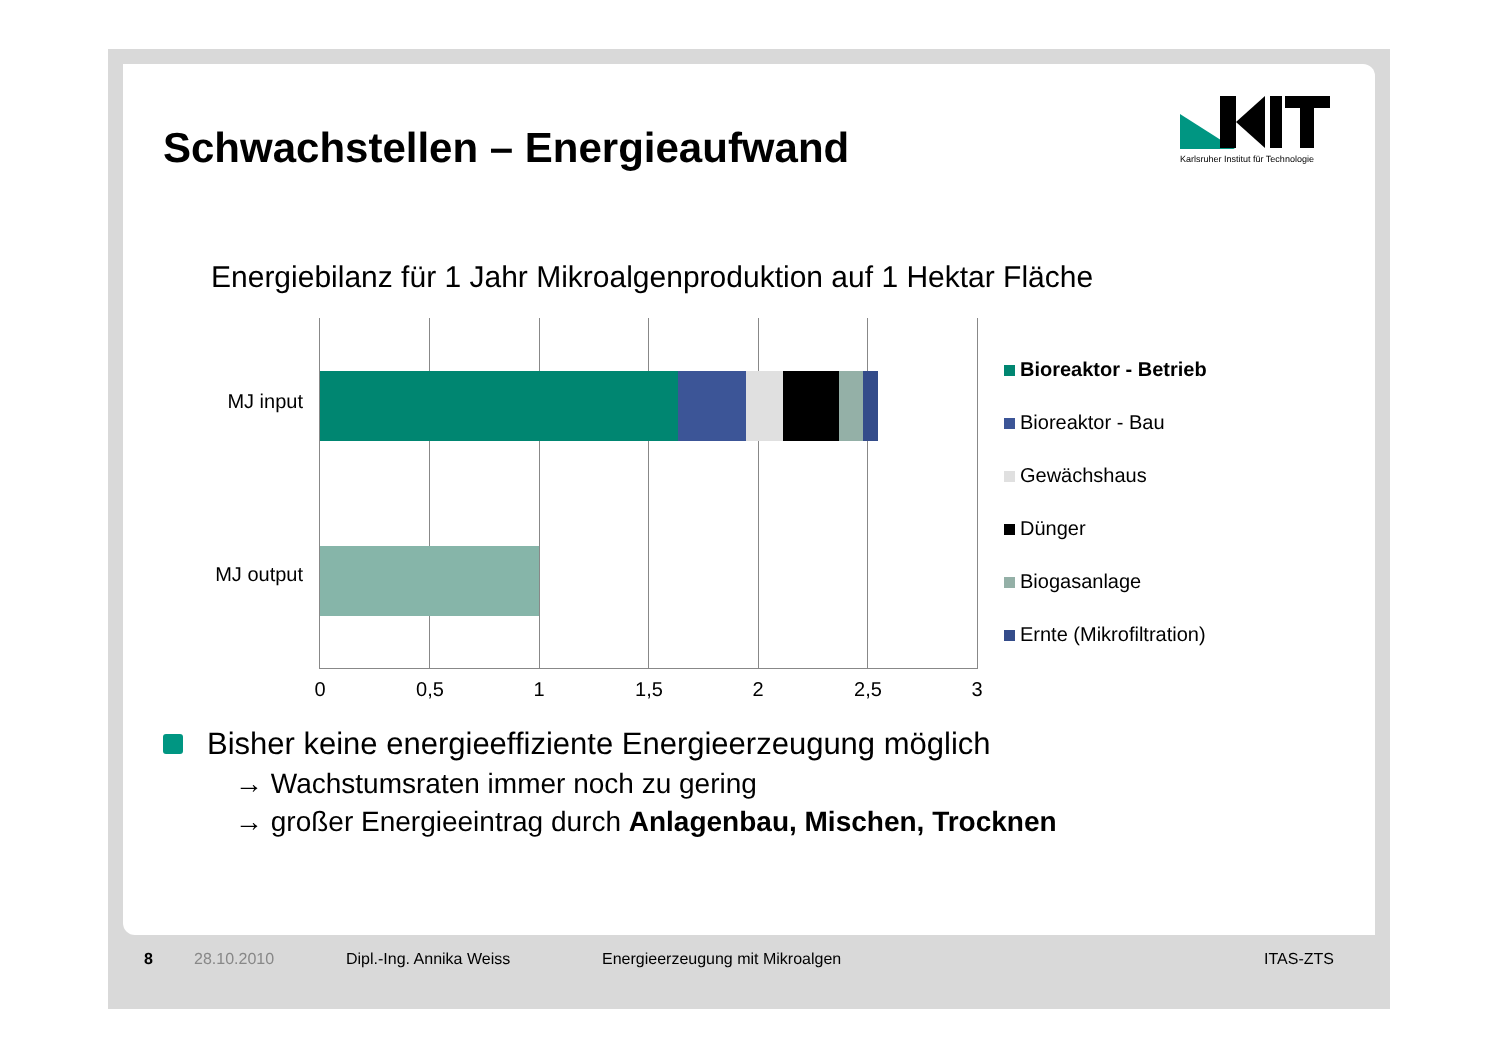Karlsruher Institut für Technologie
Schwachstellen – Energieaufwand
Energiebilanz für 1 Jahr Mikroalgenproduktion auf 1 Hektar Fläche
MJ input
MJ output
0 0,5 1 1,5 2 2,5 3
Bioreaktor - Betrieb
Bioreaktor - Bau
Gewächshaus
Dünger
Biogasanlage
Ernte (Mikrofiltration)
Bisher keine energieeffiziente Energieerzeugung möglich
→ Wachstumsraten immer noch zu gering
→ großer Energieeintrag durch Anlagenbau, Mischen, Trocknen
8 28.10.2010 Dipl.-Ing. Annika Weiss Energieerzeugung mit Mikroalgen ITAS-ZTS